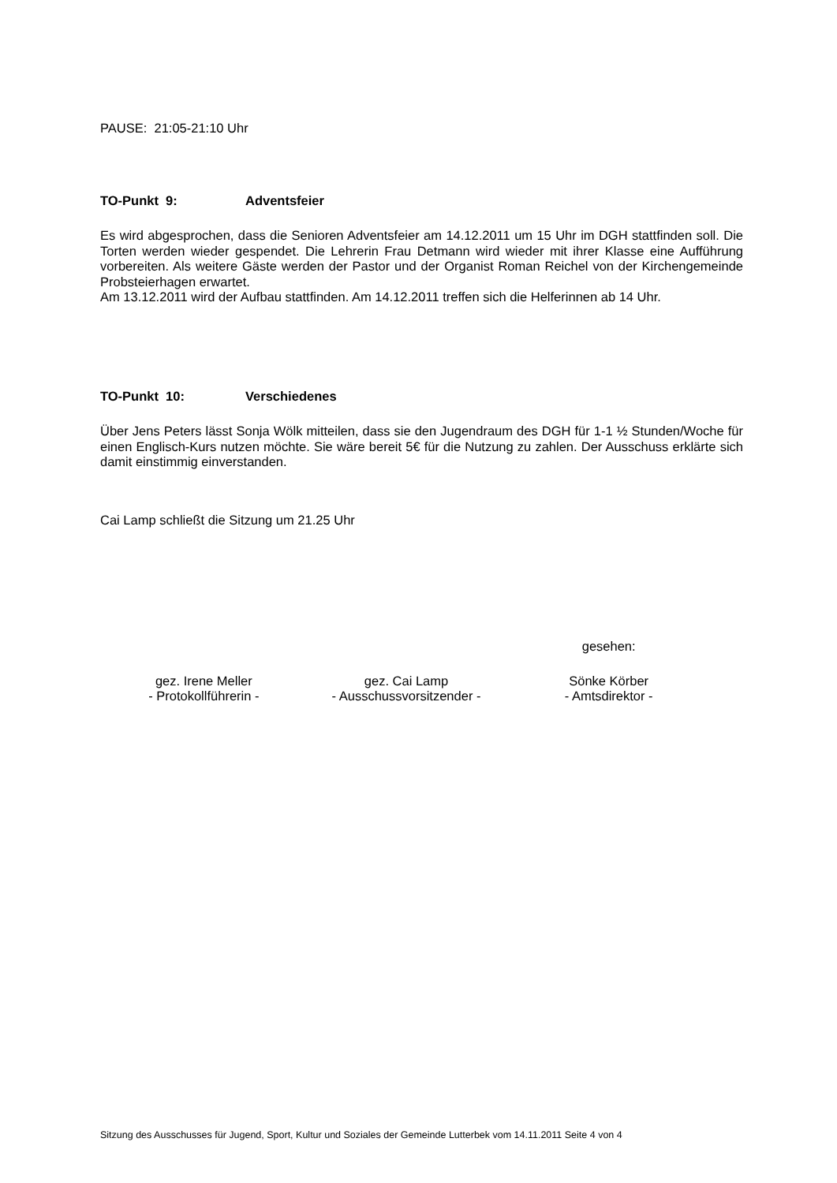PAUSE: 21:05-21:10 Uhr
TO-Punkt 9: Adventsfeier
Es wird abgesprochen, dass die Senioren Adventsfeier am 14.12.2011 um 15 Uhr im DGH stattfinden soll. Die Torten werden wieder gespendet. Die Lehrerin Frau Detmann wird wieder mit ihrer Klasse eine Aufführung vorbereiten. Als weitere Gäste werden der Pastor und der Organist Roman Reichel von der Kirchengemeinde Probsteierhagen erwartet.
Am 13.12.2011 wird der Aufbau stattfinden. Am 14.12.2011 treffen sich die Helferinnen ab 14 Uhr.
TO-Punkt 10: Verschiedenes
Über Jens Peters lässt Sonja Wölk mitteilen, dass sie den Jugendraum des DGH für 1-1 ½ Stunden/Woche für einen Englisch-Kurs nutzen möchte. Sie wäre bereit 5€ für die Nutzung zu zahlen. Der Ausschuss erklärte sich damit einstimmig einverstanden.
Cai Lamp schließt die Sitzung um 21.25 Uhr
gesehen:
gez. Irene Meller
- Protokollführerin -
gez. Cai Lamp
- Ausschussvorsitzender -
Sönke Körber
- Amtsdirektor -
Sitzung des Ausschusses für Jugend, Sport, Kultur und Soziales der Gemeinde Lutterbek vom 14.11.2011 Seite 4 von 4